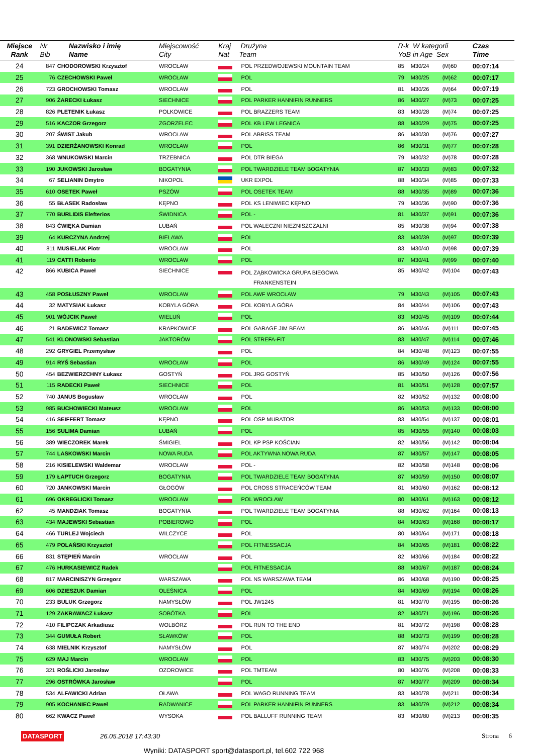| Miejsce Rank | Nr Bib | Nazwisko i imię Name | Miejscowość City | Kraj Drużyna Nat Team | | R-k W kategorii YoB in Age Sex | | | Czas Time | |
| --- | --- | --- | --- | --- | --- | --- | --- | --- | --- | --- |
| 24 | 847 | CHODOROWSKI Krzysztof | WROCŁAW | | POL PRZEDWOJEWSKI MOUNTAIN TEAM | 85 | M30/24 | (M)60 | 00:07:14 | |
| 25 | 76 | CZECHOWSKI Paweł | WROCŁAW | | POL | 79 | M30/25 | (M)62 | 00:07:17 | |
| 26 | 723 | GROCHOWSKI Tomasz | WROCŁAW | | POL | 81 | M30/26 | (M)64 | 00:07:19 | |
| 27 | 906 | ŻARECKI Łukasz | SIECHNICE | | POL PARKER HANNIFIN RUNNERS | 86 | M30/27 | (M)73 | 00:07:25 | |
| 28 | 826 | PLETENIK Łukasz | POLKOWICE | | POL BRAZZERS TEAM | 83 | M30/28 | (M)74 | 00:07:25 | |
| 29 | 516 | KACZOR Grzegorz | ZGORZELEC | | POL KB LEW LEGNICA | 88 | M30/29 | (M)75 | 00:07:25 | |
| 30 | 207 | ŚWIST Jakub | WROCŁAW | | POL ABRISS TEAM | 86 | M30/30 | (M)76 | 00:07:27 | |
| 31 | 391 | DZIERŻANOWSKI Konrad | WROCŁAW | | POL | 86 | M30/31 | (M)77 | 00:07:28 | |
| 32 | 368 | WNUKOWSKI Marcin | TRZEBNICA | | POL DTR BIEGA | 79 | M30/32 | (M)78 | 00:07:28 | |
| 33 | 190 | JUKOWSKI Jarosław | BOGATYNIA | | POL TWARDZIELE TEAM BOGATYNIA | 87 | M30/33 | (M)83 | 00:07:32 | |
| 34 | 67 | SELIANIN Dmytro | NIKOPOL | | UKR EXPOL | 88 | M30/34 | (M)85 | 00:07:33 | |
| 35 | 610 | OSETEK Paweł | PSZÓW | | POL OSETEK TEAM | 88 | M30/35 | (M)89 | 00:07:36 | |
| 36 | 55 | BŁASEK Radosław | KĘPNO | | POL KS LENIWIEC KĘPNO | 79 | M30/36 | (M)90 | 00:07:36 | |
| 37 | 770 | BURLIDIS Elefterios | ŚWIDNICA | | POL - | 81 | M30/37 | (M)91 | 00:07:36 | |
| 38 | 843 | ĆWIĘKA Damian | LUBAŃ | | POL WALECZNI NIEZNISZCZALNI | 85 | M30/38 | (M)94 | 00:07:38 | |
| 39 | 64 | KURCZYNA Andrzej | BIELAWA | | POL | 83 | M30/39 | (M)97 | 00:07:39 | |
| 40 | 811 | MUSIELAK Piotr | WROCŁAW | | POL | 83 | M30/40 | (M)98 | 00:07:39 | |
| 41 | 119 | CATTI Roberto | WROCLAW | | POL | 87 | M30/41 | (M)99 | 00:07:40 | |
| 42 | 866 | KUBICA Paweł | SIECHNICE | | POL ZĄBKOWICKA GRUPA BIEGOWA FRANKENSTEIN | 85 | M30/42 | (M)104 | 00:07:43 | |
| 43 | 458 | POSŁUSZNY Paweł | WROCŁAW | | POL AWF WROCŁAW | 79 | M30/43 | (M)105 | 00:07:43 | |
| 44 | 32 | MATYSIAK Łukasz | KOBYLA GÓRA | | POL KOBYLA GÓRA | 84 | M30/44 | (M)106 | 00:07:43 | |
| 45 | 901 | WÓJCIK Paweł | WIELUŃ | | POL | 83 | M30/45 | (M)109 | 00:07:44 | |
| 46 | 21 | BADEWICZ Tomasz | KRAPKOWICE | | POL GARAGE JIM BEAM | 86 | M30/46 | (M)111 | 00:07:45 | |
| 47 | 541 | KLONOWSKI Sebastian | JAKTORÓW | | POL STREFA-FIT | 83 | M30/47 | (M)114 | 00:07:46 | |
| 48 | 292 | GRYGIEL Przemysław | | | POL | 84 | M30/48 | (M)123 | 00:07:55 | |
| 49 | 914 | RYŚ Sebastian | WROCŁAW | | POL | 86 | M30/49 | (M)124 | 00:07:55 | |
| 50 | 454 | BEZWIERZCHNY Łukasz | GOSTYŃ | | POL JRG GOSTYŃ | 85 | M30/50 | (M)126 | 00:07:56 | |
| 51 | 115 | RADECKI Paweł | SIECHNICE | | POL | 81 | M30/51 | (M)128 | 00:07:57 | |
| 52 | 740 | JANUS Bogusław | WROCŁAW | | POL | 82 | M30/52 | (M)132 | 00:08:00 | |
| 53 | 985 | BUCHOWIECKI Mateusz | WROCŁAW | | POL | 86 | M30/53 | (M)133 | 00:08:00 | |
| 54 | 416 | SEIFFERT Tomasz | KĘPNO | | POL OSP MURATOR | 83 | M30/54 | (M)137 | 00:08:01 | |
| 55 | 156 | SULIMA Damian | LUBAŃ | | POL | 85 | M30/55 | (M)140 | 00:08:03 | |
| 56 | 389 | WIECZOREK Marek | ŚMIGIEL | | POL KP PSP KOŚCIAN | 82 | M30/56 | (M)142 | 00:08:04 | |
| 57 | 744 | LASKOWSKI Marcin | NOWA RUDA | | POL AKTYWNA NOWA RUDA | 87 | M30/57 | (M)147 | 00:08:05 | |
| 58 | 216 | KISIELEWSKI Waldemar | WROCŁAW | | POL - | 82 | M30/58 | (M)148 | 00:08:06 | |
| 59 | 179 | ŁAPTUCH Grzegorz | BOGATYNIA | | POL TWARDZIELE TEAM BOGATYNIA | 87 | M30/59 | (M)150 | 00:08:07 | |
| 60 | 720 | JANKOWSKI Marcin | GŁOGÓW | | POL CROSS STRACEŃCÓW TEAM | 81 | M30/60 | (M)162 | 00:08:12 | |
| 61 | 696 | OKREGLICKI Tomasz | WROCŁAW | | POL WROCŁAW | 80 | M30/61 | (M)163 | 00:08:12 | |
| 62 | 45 | MANDZIAK Tomasz | BOGATYNIA | | POL TWARDZIELE TEAM BOGATYNIA | 88 | M30/62 | (M)164 | 00:08:13 | |
| 63 | 434 | MAJEWSKI Sebastian | POBIEROWO | | POL | 84 | M30/63 | (M)168 | 00:08:17 | |
| 64 | 466 | TURLEJ Wojciech | WILCZYCE | | POL | 80 | M30/64 | (M)171 | 00:08:18 | |
| 65 | 479 | POLAŃSKI Krzysztof | | | POL FITNESSACJA | 84 | M30/65 | (M)181 | 00:08:22 | |
| 66 | 831 | STĘPIEŃ Marcin | WROCŁAW | | POL | 82 | M30/66 | (M)184 | 00:08:22 | |
| 67 | 476 | HURKASIEWICZ Radek | | | POL FITNESSACJA | 88 | M30/67 | (M)187 | 00:08:24 | |
| 68 | 817 | MARCINISZYN Grzegorz | WARSZAWA | | POL NS WARSZAWA TEAM | 86 | M30/68 | (M)190 | 00:08:25 | |
| 69 | 606 | DZIESZUK Damian | OLEŚNICA | | POL | 84 | M30/69 | (M)194 | 00:08:26 | |
| 70 | 233 | BULUK Grzegorz | NAMYSŁÓW | | POL JW1245 | 81 | M30/70 | (M)195 | 00:08:26 | |
| 71 | 129 | ZAKRAWACZ Łukasz | SOBÓTKA | | POL | 82 | M30/71 | (M)196 | 00:08:26 | |
| 72 | 410 | FILIPCZAK Arkadiusz | WOLBÓRZ | | POL RUN TO THE END | 81 | M30/72 | (M)198 | 00:08:28 | |
| 73 | 344 | GUMUŁA Robert | SŁAWKÓW | | POL | 88 | M30/73 | (M)199 | 00:08:28 | |
| 74 | 638 | MIELNIK Krzysztof | NAMYSŁÓW | | POL | 87 | M30/74 | (M)202 | 00:08:29 | |
| 75 | 629 | MAJ Marcin | WROCŁAW | | POL | 83 | M30/75 | (M)203 | 00:08:30 | |
| 76 | 321 | ROŚLICKI Jarosław | OZOROWICE | | POL TMTEAM | 80 | M30/76 | (M)208 | 00:08:33 | |
| 77 | 296 | OSTRÓWKA Jarosław | | | POL | 87 | M30/77 | (M)209 | 00:08:34 | |
| 78 | 534 | ALFAWICKI Adrian | OŁAWA | | POL WAGO RUNNING TEAM | 83 | M30/78 | (M)211 | 00:08:34 | |
| 79 | 905 | KOCHANIEC Paweł | RADWANICE | | POL PARKER HANNIFIN RUNNERS | 83 | M30/79 | (M)212 | 00:08:34 | |
| 80 | 662 | KWACZ Paweł | WYSOKA | | POL BALLUFF RUNNING TEAM | 83 | M30/80 | (M)213 | 00:08:35 | |
DATASPORT 26.05.2018 17:43:30 Strona 6
Wyniki: DATASPORT sport@datasport.pl, tel.602 722 968